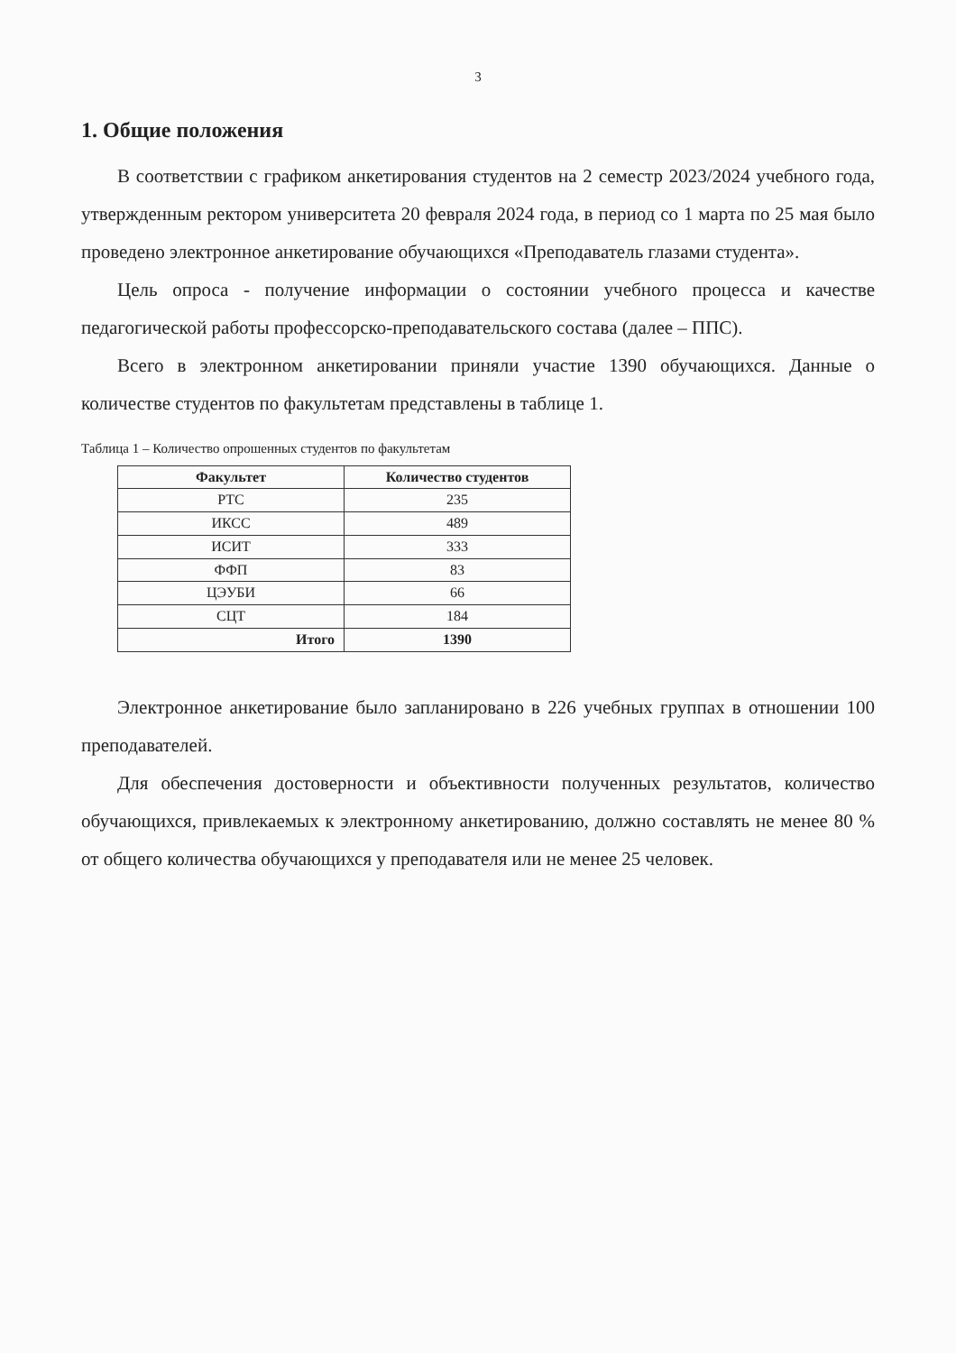3
1. Общие положения
В соответствии с графиком анкетирования студентов на 2 семестр 2023/2024 учебного года, утвержденным ректором университета 20 февраля 2024 года, в период со 1 марта по 25 мая было проведено электронное анкетирование обучающихся «Преподаватель глазами студента».
Цель опроса - получение информации о состоянии учебного процесса и качестве педагогической работы профессорско-преподавательского состава (далее – ППС).
Всего в электронном анкетировании приняли участие 1390 обучающихся. Данные о количестве студентов по факультетам представлены в таблице 1.
Таблица 1 – Количество опрошенных студентов по факультетам
| Факультет | Количество студентов |
| --- | --- |
| РТС | 235 |
| ИКСС | 489 |
| ИСИТ | 333 |
| ФФП | 83 |
| ЦЭУБИ | 66 |
| СЦТ | 184 |
| Итого | 1390 |
Электронное анкетирование было запланировано в 226 учебных группах в отношении 100 преподавателей.
Для обеспечения достоверности и объективности полученных результатов, количество обучающихся, привлекаемых к электронному анкетированию, должно составлять не менее 80 % от общего количества обучающихся у преподавателя или не менее 25 человек.